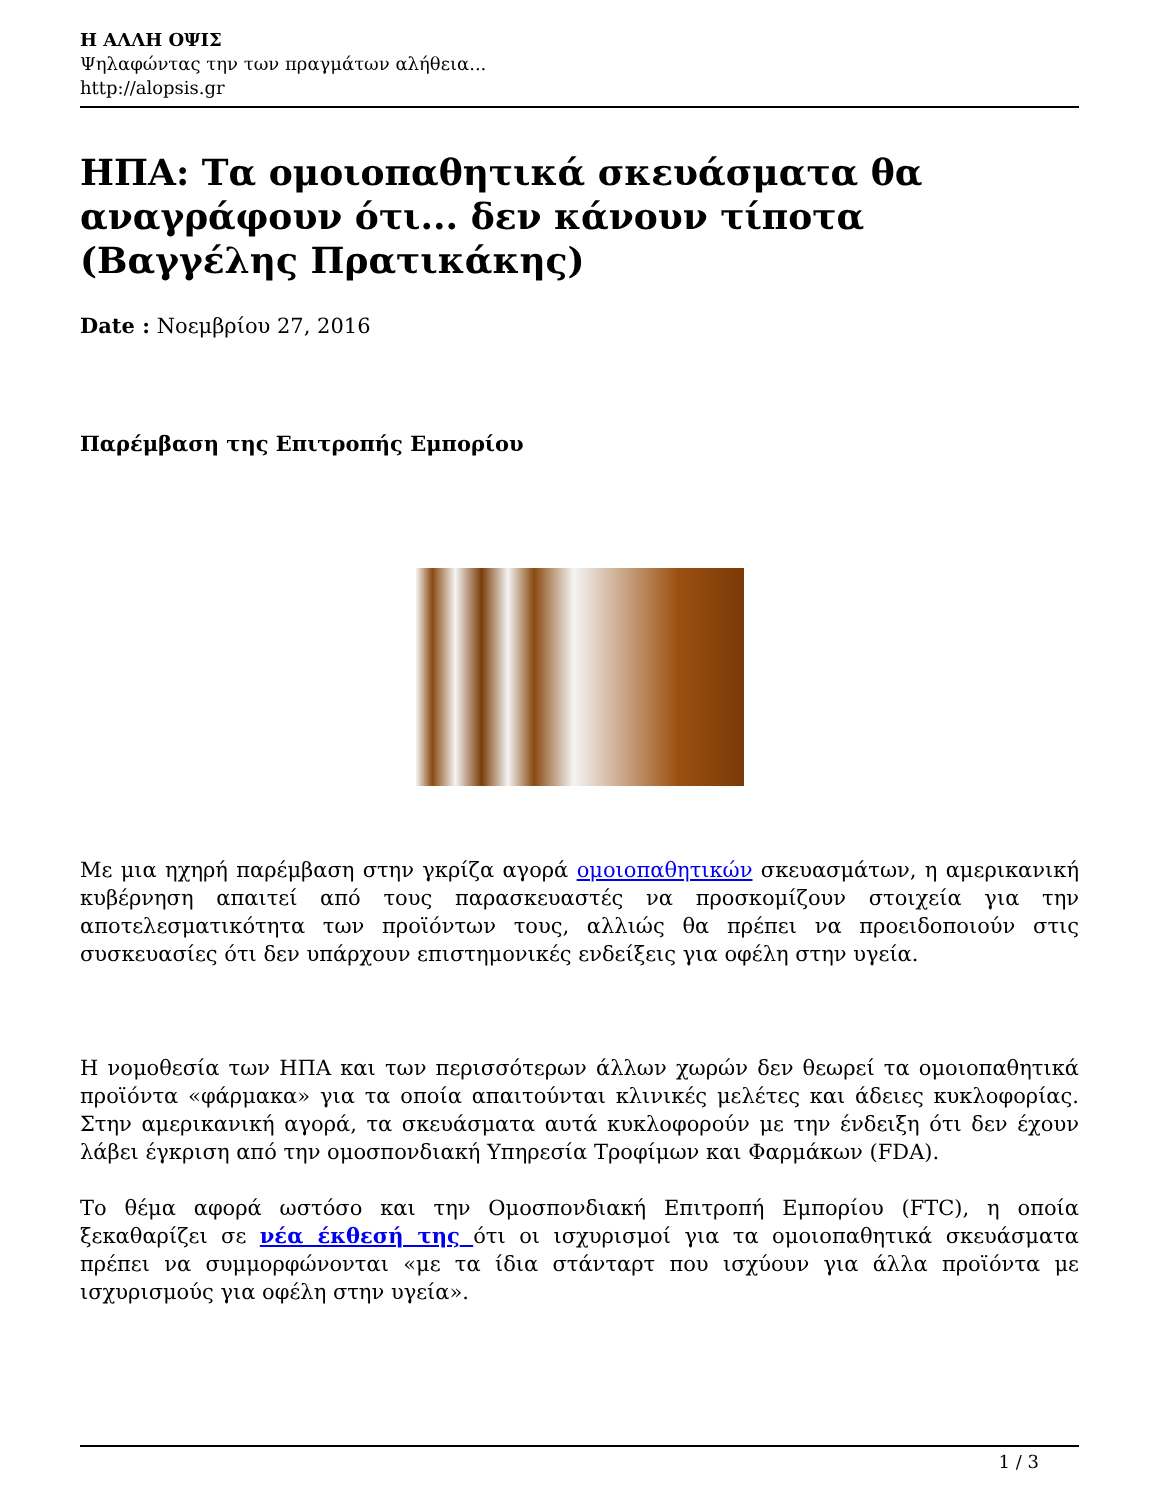Η ΑΛΛΗ ΟΨΙΣ
Ψηλαφώντας την των πραγμάτων αλήθεια...
http://alopsis.gr
ΗΠΑ: Τα ομοιοπαθητικά σκευάσματα θα αναγράφουν ότι... δεν κάνουν τίποτα (Βαγγέλης Πρατικάκης)
Date : Νοεμβρίου 27, 2016
Παρέμβαση της Επιτροπής Εμπορίου
Με μια ηχηρή παρέμβαση στην γκρίζα αγορά ομοιοπαθητικών σκευασμάτων, η αμερικανική κυβέρνηση απαιτεί από τους παρασκευαστές να προσκομίζουν στοιχεία για την αποτελεσματικότητα των προϊόντων τους, αλλιώς θα πρέπει να προειδοποιούν στις συσκευασίες ότι δεν υπάρχουν επιστημονικές ενδείξεις για οφέλη στην υγεία.
Η νομοθεσία των ΗΠΑ και των περισσότερων άλλων χωρών δεν θεωρεί τα ομοιοπαθητικά προϊόντα «φάρμακα» για τα οποία απαιτούνται κλινικές μελέτες και άδειες κυκλοφορίας. Στην αμερικανική αγορά, τα σκευάσματα αυτά κυκλοφορούν με την ένδειξη ότι δεν έχουν λάβει έγκριση από την ομοσπονδιακή Υπηρεσία Τροφίμων και Φαρμάκων (FDA).
Το θέμα αφορά ωστόσο και την Ομοσπονδιακή Επιτροπή Εμπορίου (FTC), η οποία ξεκαθαρίζει σε νέα έκθεσή της ότι οι ισχυρισμοί για τα ομοιοπαθητικά σκευάσματα πρέπει να συμμορφώνονται «με τα ίδια στάνταρτ που ισχύουν για άλλα προϊόντα με ισχυρισμούς για οφέλη στην υγεία».
1 / 3